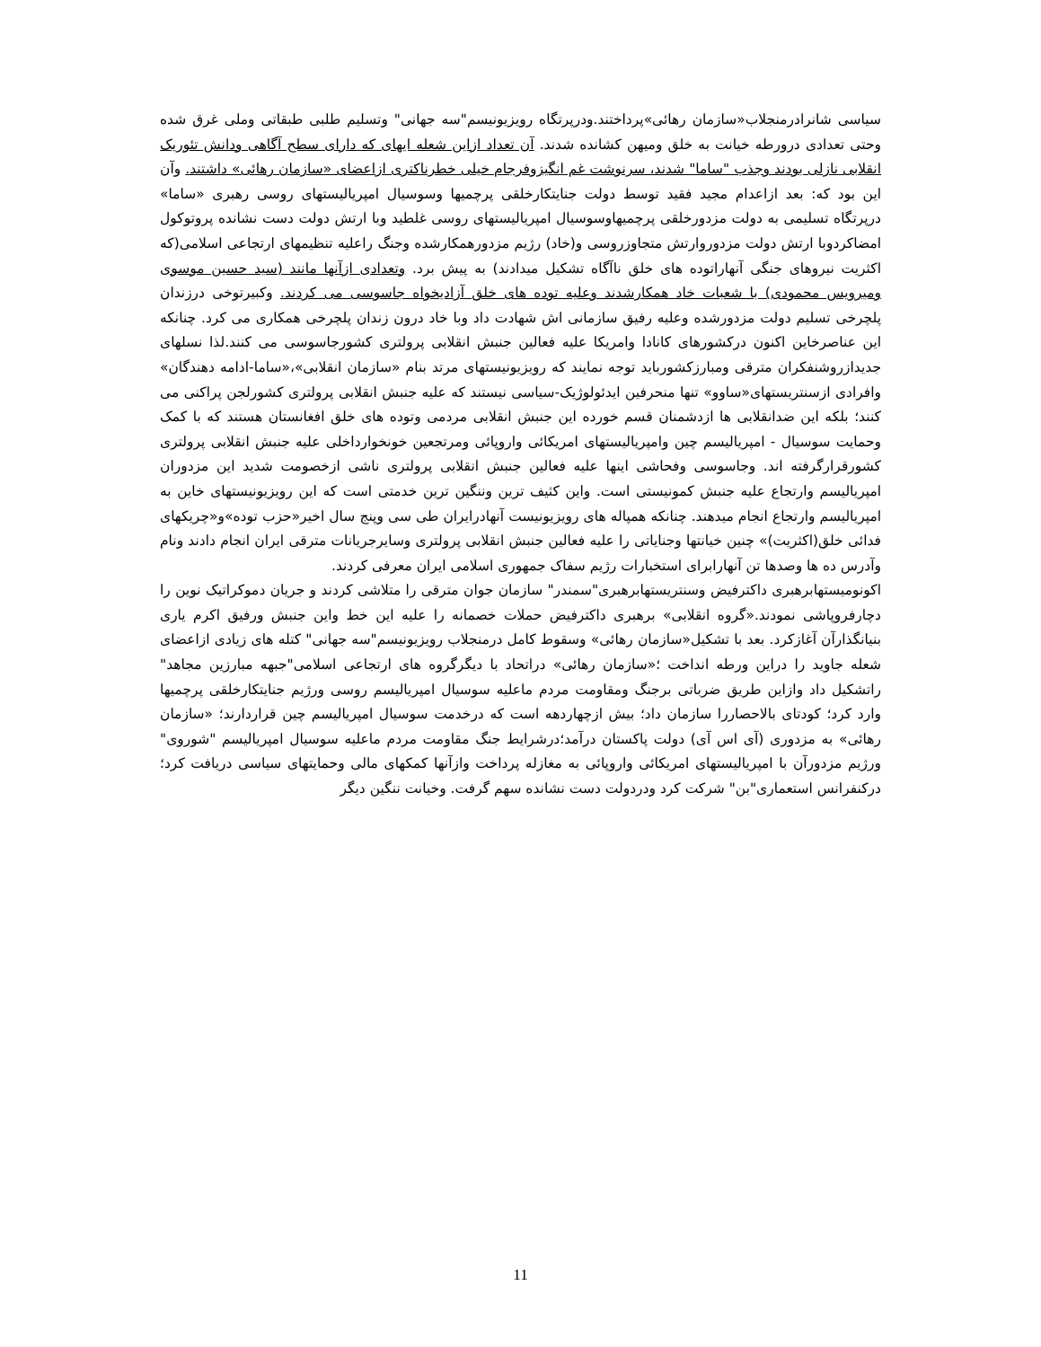سیاسی شانرادرمنجلاب«سازمان رهائی»پرداختند.ودرپرتگاه رویزیونیسم"سه جهانی" وتسلیم طلبی طبقاتی وملی غرق شده وحتی تعدادی درورطه خیانت به خلق ومیهن کشانده شدند. آن تعداد ازاین شعله ایهای که دارای سطح آگاهی ودانش تئوریک انقلابی نازلی بودند وجذب "ساما" شدند، سرنوشت غم انگیزوفرجام خیلی خطرناکتری ازاعضای «سازمان رهائی» داشتند. وآن این بود که: بعد ازاعدام مجید فقید توسط دولت جنایتکارخلقی پرچمیها وسوسیال امپریالیستهای روسی رهبری «ساما» درپرتگاه تسلیمی به دولت مزدورخلقی پرچمیهاوسوسیال امپریالیستهای روسی غلطید وبا ارتش دولت دست نشانده پروتوکول امضاکردوبا ارتش دولت مزدوروارتش متجاوزروسی و(خاد) رژیم مزدورهمکارشده وجنگ راعلیه تنظیمهای ارتجاعی اسلامی(که اکثریت نیروهای جنگی آنهاراتوده های خلق ناآگاه تشکیل میدادند) به پیش برد. وتعدادی ازآنها مانند (سید حسین موسوی ومیرویس محمودی) با شعبات خاد همکارشدند وعلیه توده های خلق آزادیخواه جاسوسی می کردند. وکبیرتوخی درزندان پلچرخی تسلیم دولت مزدورشده وعلیه رفیق سازمانی اش شهادت داد وبا خاد درون زندان پلچرخی همکاری می کرد. چنانکه این عناصرخاین اکنون درکشورهای کانادا وامریکا علیه فعالین جنبش انقلابی پرولتری کشورجاسوسی می کنند.لذا نسلهای جدیدازروشنفکران مترقی ومبارزکشورباید توجه نمایند که رویزیونیستهای مرتد بنام «سازمان انقلابی»،«ساما-ادامه دهندگان» وافرادی ازسنتریستهای«ساوو» تنها منحرفین ایدئولوژیک-سیاسی نیستند که علیه جنبش انقلابی پرولتری کشورلجن پراکنی می کنند؛ بلکه این ضدانقلابی ها ازدشمنان قسم خورده این جنبش انقلابی مردمی وتوده های خلق افغانستان هستند که با کمک وحمایت سوسیال - امپریالیسم چین وامپریالیستهای امریکائی واروپائی ومرتجعین خونخوارداخلی علیه جنبش انقلابی پرولتری کشورقرارگرفته اند. وجاسوسی وفحاشی اینها علیه فعالین جنبش انقلابی پرولتری ناشی ازخصومت شدید این مزدوران امپریالیسم وارتجاع علیه جنبش کمونیستی است. واین کثیف ترین وننگین ترین خدمتی است که این رویزیونیستهای خاین به امپریالیسم وارتجاع انجام میدهند. چنانکه همپاله های رویزیونیست آنهادرایران طی سی وپنج سال اخیر«حزب توده»و«چریکهای فدائی خلق(اکثریت)» چنین خیانتها وجنایاتی را علیه فعالین جنبش انقلابی پرولتری وسایرجریانات مترقی ایران انجام دادند ونام وآدرس ده ها وصدها تن آنهارابرای استخبارات رژیم سفاک جمهوری اسلامی ایران معرفی کردند.
اکونومیستهابرهبری داکترفیض وسنتریستهابرهبری"سمندر" سازمان جوان مترقی را متلاشی کردند و جریان دموکراتیک نوین را دچارفروپاشی نمودند.«گروه انقلابی» برهبری داکترفیض حملات خصمانه را علیه این خط واین جنبش ورفیق اکرم یاری بنیانگذارآن آغازکرد. بعد با تشکیل«سازمان رهائی» وسقوط کامل درمنجلاب رویزیونیسم"سه جهانی" کتله های زیادی ازاعضای شعله جاوید را دراین ورطه انداخت ؛«سازمان رهائی» دراتحاد با دیگرگروه های ارتجاعی اسلامی"جبهه مبارزین مجاهد" راتشکیل داد وازاین طریق ضرباتی برجنگ ومقاومت مردم ماعلیه سوسیال امپریالیسم روسی ورژیم جنایتکارخلقی پرچمیها وارد کرد؛ کودتای بالاحصاررا سازمان داد؛ بیش ازچهاردهه است که درخدمت سوسیال امپریالیسم چین قراردارند؛ «سازمان رهائی» به مزدوری (آی اس آی) دولت پاکستان درآمد؛درشرایط جنگ مقاومت مردم ماعلیه سوسیال امپریالیسم "شوروی" ورژیم مزدورآن با امپریالیستهای امریکائی واروپائی به مغازله پرداخت وازآنها کمکهای مالی وحمایتهای سیاسی دریافت کرد؛ درکنفرانس استعماری"بن" شرکت کرد ودردولت دست نشانده سهم گرفت. وخیانت ننگین دیگر
11